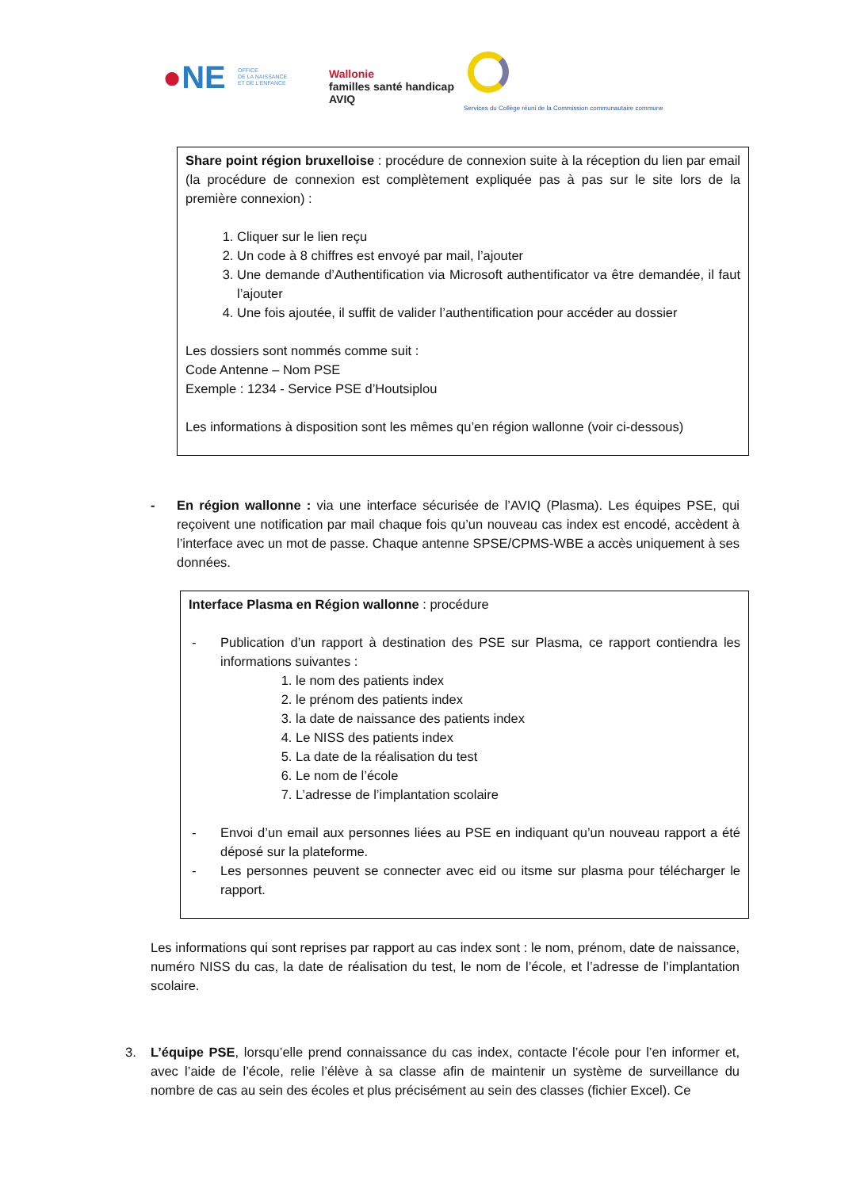●NE
OFFICE
DE LA NAISSANCE
ET DE L'ENFANCE
Wallonie
familles santé handicap
AVIQ
Services du Collège réuni de la Commission communautaire commune
Share point région bruxelloise : procédure de connexion suite à la réception du lien par email (la procédure de connexion est complètement expliquée pas à pas sur le site lors de la première connexion) :
1. Cliquer sur le lien reçu
2. Un code à 8 chiffres est envoyé par mail, l’ajouter
3. Une demande d’Authentification via Microsoft authentificator va être demandée, il faut l’ajouter
4. Une fois ajoutée, il suffit de valider l’authentification pour accéder au dossier
Les dossiers sont nommés comme suit :
Code Antenne – Nom PSE
Exemple : 1234 - Service PSE d’Houtsiplou
Les informations à disposition sont les mêmes qu’en région wallonne (voir ci-dessous)
- En région wallonne : via une interface sécurisée de l’AVIQ (Plasma). Les équipes PSE, qui reçoivent une notification par mail chaque fois qu’un nouveau cas index est encodé, accèdent à l’interface avec un mot de passe. Chaque antenne SPSE/CPMS-WBE a accès uniquement à ses données.
Interface Plasma en Région wallonne : procédure
- Publication d’un rapport à destination des PSE sur Plasma, ce rapport contiendra les informations suivantes :
1. le nom des patients index
2. le prénom des patients index
3. la date de naissance des patients index
4. Le NISS des patients index
5. La date de la réalisation du test
6. Le nom de l’école
7. L’adresse de l’implantation scolaire
- Envoi d’un email aux personnes liées au PSE en indiquant qu’un nouveau rapport a été déposé sur la plateforme.
- Les personnes peuvent se connecter avec eid ou itsme sur plasma pour télécharger le rapport.
Les informations qui sont reprises par rapport au cas index sont : le nom, prénom, date de naissance, numéro NISS du cas, la date de réalisation du test, le nom de l’école, et l’adresse de l’implantation scolaire.
3. L’équipe PSE, lorsqu’elle prend connaissance du cas index, contacte l’école pour l’en informer et, avec l’aide de l’école, relie l’élève à sa classe afin de maintenir un système de surveillance du nombre de cas au sein des écoles et plus précisément au sein des classes (fichier Excel). Ce